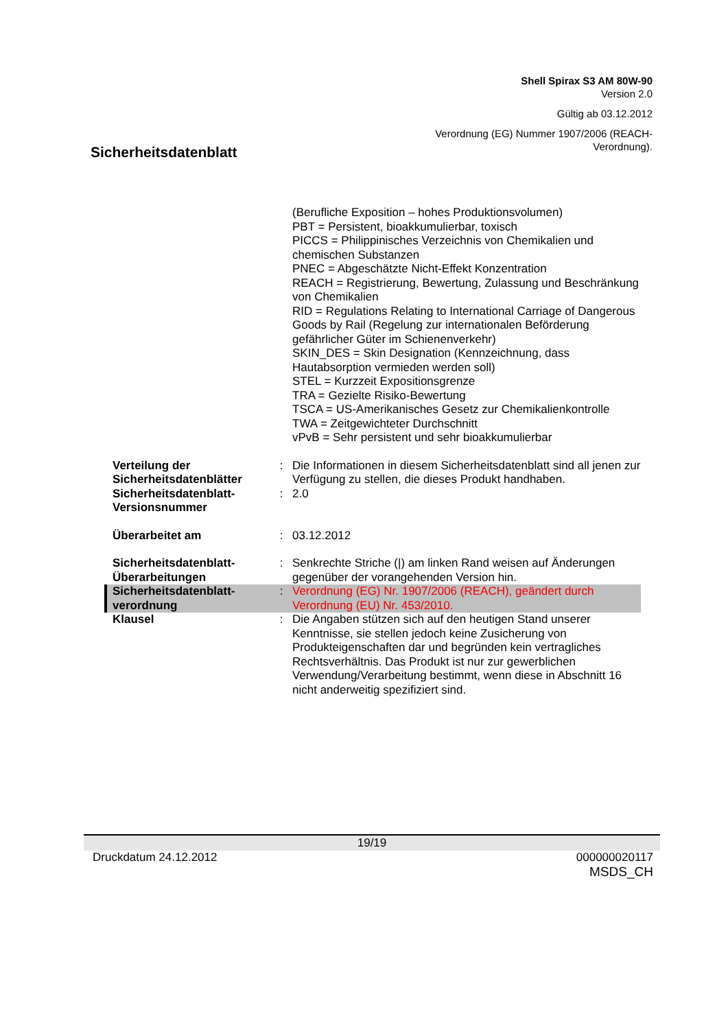Shell Spirax S3 AM 80W-90
Version 2.0
Gültig ab 03.12.2012
Verordnung (EG) Nummer 1907/2006 (REACH-
Verordnung).
Sicherheitsdatenblatt
(Berufliche Exposition – hohes Produktionsvolumen)
PBT = Persistent, bioakkumulierbar, toxisch
PICCS = Philippinisches Verzeichnis von Chemikalien und chemischen Substanzen
PNEC = Abgeschätzte Nicht-Effekt Konzentration
REACH = Registrierung, Bewertung, Zulassung und Beschränkung von Chemikalien
RID = Regulations Relating to International Carriage of Dangerous Goods by Rail (Regelung zur internationalen Beförderung gefährlicher Güter im Schienenverkehr)
SKIN_DES = Skin Designation (Kennzeichnung, dass Hautabsorption vermieden werden soll)
STEL = Kurzzeit Expositionsgrenze
TRA = Gezielte Risiko-Bewertung
TSCA = US-Amerikanisches Gesetz zur Chemikalienkontrolle
TWA = Zeitgewichteter Durchschnitt
vPvB = Sehr persistent und sehr bioakkumulierbar
Verteilung der Sicherheitsdatenblätter
: Die Informationen in diesem Sicherheitsdatenblatt sind all jenen zur Verfügung zu stellen, die dieses Produkt handhaben.
Sicherheitsdatenblatt-Versionsnummer
: 2.0
Überarbeitet am : 03.12.2012
Sicherheitsdatenblatt-Überarbeitungen
: Senkrechte Striche (|) am linken Rand weisen auf Änderungen gegenüber der vorangehenden Version hin.
Sicherheitsdatenblatt-verordnung
: Verordnung (EG) Nr. 1907/2006 (REACH), geändert durch Verordnung (EU) Nr. 453/2010.
Klausel : Die Angaben stützen sich auf den heutigen Stand unserer Kenntnisse, sie stellen jedoch keine Zusicherung von Produkteigenschaften dar und begründen kein vertragliches Rechtsverhältnis. Das Produkt ist nur zur gewerblichen Verwendung/Verarbeitung bestimmt, wenn diese in Abschnitt 16 nicht anderweitig spezifiziert sind.
19/19
Druckdatum 24.12.2012 000000020117
MSDS_CH